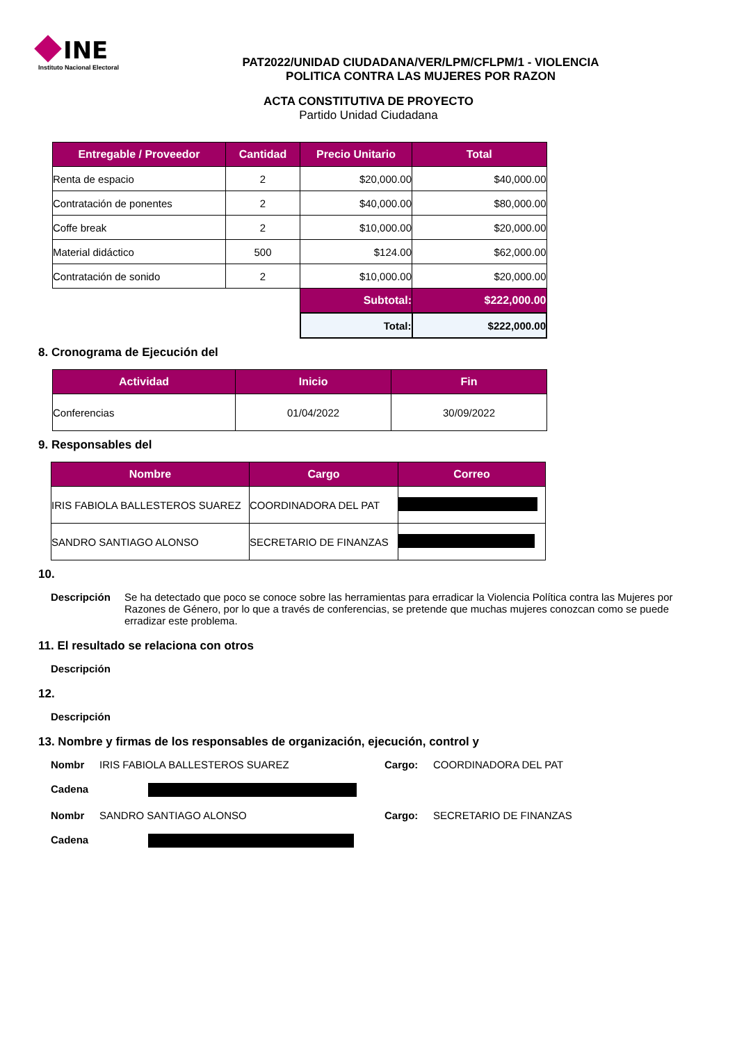INE
Instituto Nacional Electoral
PAT2022/UNIDAD CIUDADANA/VER/LPM/CFLPM/1 - VIOLENCIA
POLITICA CONTRA LAS MUJERES POR RAZON
ACTA CONSTITUTIVA DE PROYECTO
Partido Unidad Ciudadana
| Entregable / Proveedor | Cantidad | Precio Unitario | Total |
| --- | --- | --- | --- |
| Renta de espacio | 2 | $20,000.00 | $40,000.00 |
| Contratación de ponentes | 2 | $40,000.00 | $80,000.00 |
| Coffe break | 2 | $10,000.00 | $20,000.00 |
| Material didáctico | 500 | $124.00 | $62,000.00 |
| Contratación de sonido | 2 | $10,000.00 | $20,000.00 |
| | | Subtotal: | $222,000.00 |
| | | Total: | $222,000.00 |
8. Cronograma de Ejecución del
| Actividad | Inicio | Fin |
| --- | --- | --- |
| Conferencias | 01/04/2022 | 30/09/2022 |
9. Responsables del
| Nombre | Cargo | Correo |
| --- | --- | --- |
| IRIS FABIOLA BALLESTEROS SUAREZ | COORDINADORA DEL PAT | |
| SANDRO SANTIAGO ALONSO | SECRETARIO DE FINANZAS | |
10.
Descripción Se ha detectado que poco se conoce sobre las herramientas para erradicar la Violencia Política contra las Mujeres por Razones de Género, por lo que a través de conferencias, se pretende que muchas mujeres conozcan como se puede erradizar este problema.
11. El resultado se relaciona con otros
Descripción
12.
Descripción
13. Nombre y firmas de los responsables de organización, ejecución, control y
Nombr IRIS FABIOLA BALLESTEROS SUAREZ Cargo: COORDINADORA DEL PAT
Cadena
Nombr SANDRO SANTIAGO ALONSO Cargo: SECRETARIO DE FINANZAS
Cadena